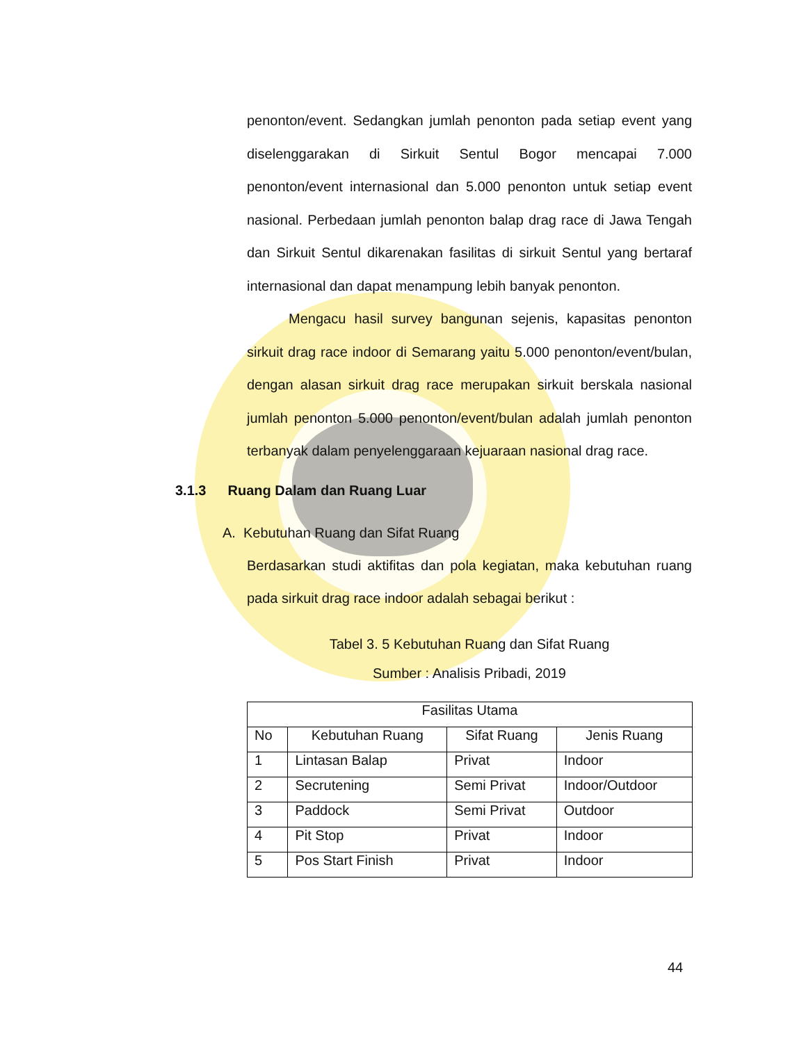penonton/event. Sedangkan jumlah penonton pada setiap event yang diselenggarakan di Sirkuit Sentul Bogor mencapai 7.000 penonton/event internasional dan 5.000 penonton untuk setiap event nasional. Perbedaan jumlah penonton balap drag race di Jawa Tengah dan Sirkuit Sentul dikarenakan fasilitas di sirkuit Sentul yang bertaraf internasional dan dapat menampung lebih banyak penonton.
Mengacu hasil survey bangunan sejenis, kapasitas penonton sirkuit drag race indoor di Semarang yaitu 5.000 penonton/event/bulan, dengan alasan sirkuit drag race merupakan sirkuit berskala nasional jumlah penonton 5.000 penonton/event/bulan adalah jumlah penonton terbanyak dalam penyelenggaraan kejuaraan nasional drag race.
3.1.3 Ruang Dalam dan Ruang Luar
A. Kebutuhan Ruang dan Sifat Ruang
Berdasarkan studi aktifitas dan pola kegiatan, maka kebutuhan ruang pada sirkuit drag race indoor adalah sebagai berikut :
Tabel 3. 5 Kebutuhan Ruang dan Sifat Ruang
Sumber : Analisis Pribadi, 2019
| Fasilitas Utama | | | |
| --- | --- | --- | --- |
| No | Kebutuhan Ruang | Sifat Ruang | Jenis Ruang |
| 1 | Lintasan Balap | Privat | Indoor |
| 2 | Secrutening | Semi Privat | Indoor/Outdoor |
| 3 | Paddock | Semi Privat | Outdoor |
| 4 | Pit Stop | Privat | Indoor |
| 5 | Pos Start Finish | Privat | Indoor |
44